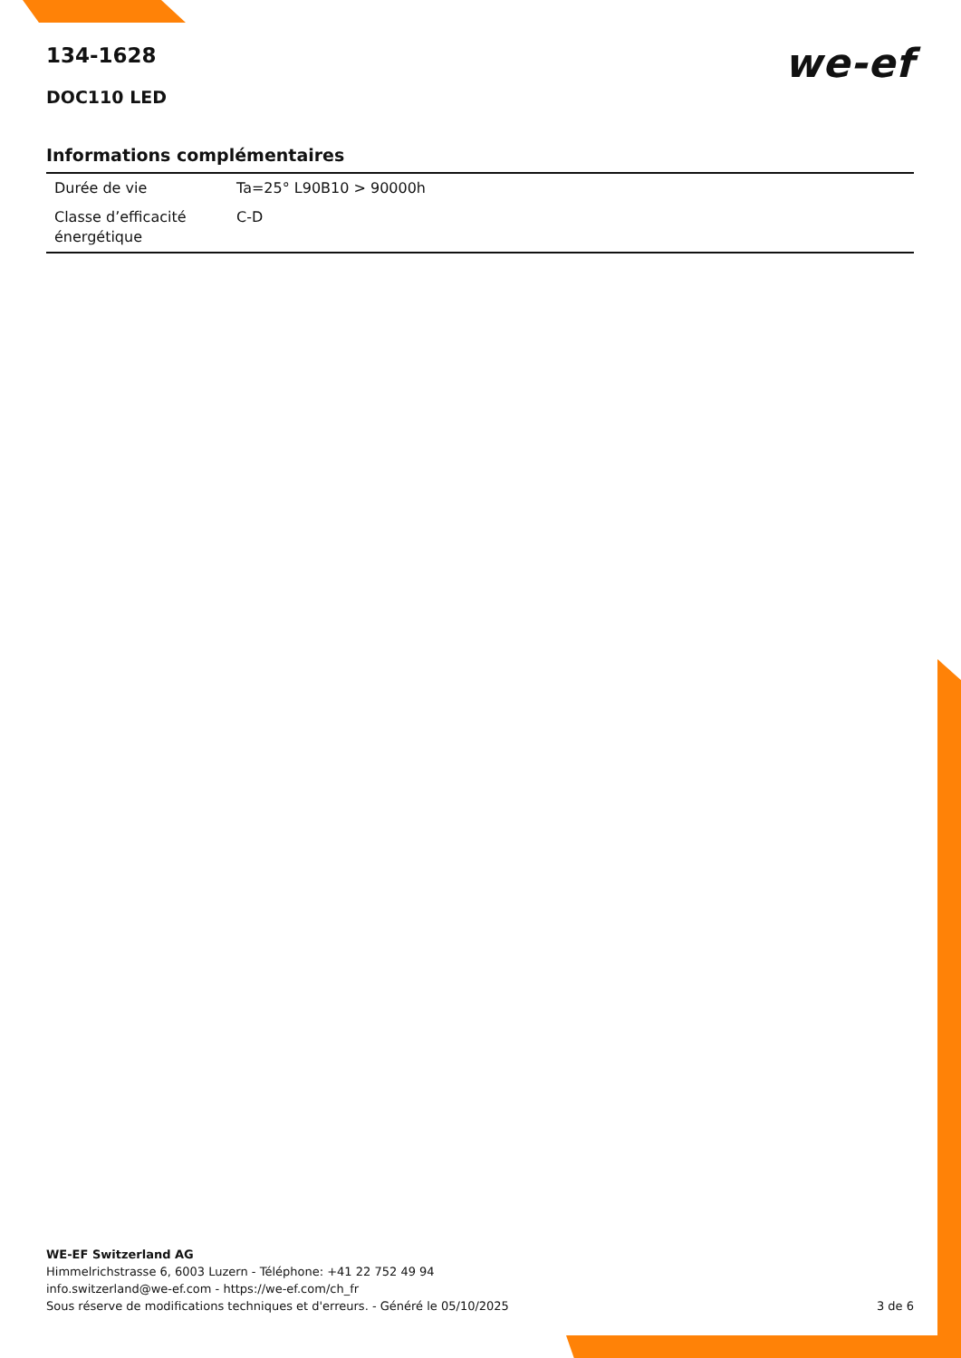134-1628
DOC110 LED
we-ef
Informations complémentaires
| Durée de vie | Ta=25° L90B10 > 90000h |
| Classe d’efficacité énergétique | C-D |
WE-EF Switzerland AG
Himmelrichstrasse 6, 6003 Luzern - Téléphone: +41 22 752 49 94
info.switzerland@we-ef.com - https://we-ef.com/ch_fr
Sous réserve de modifications techniques et d'erreurs. - Généré le 05/10/2025 3 de 6